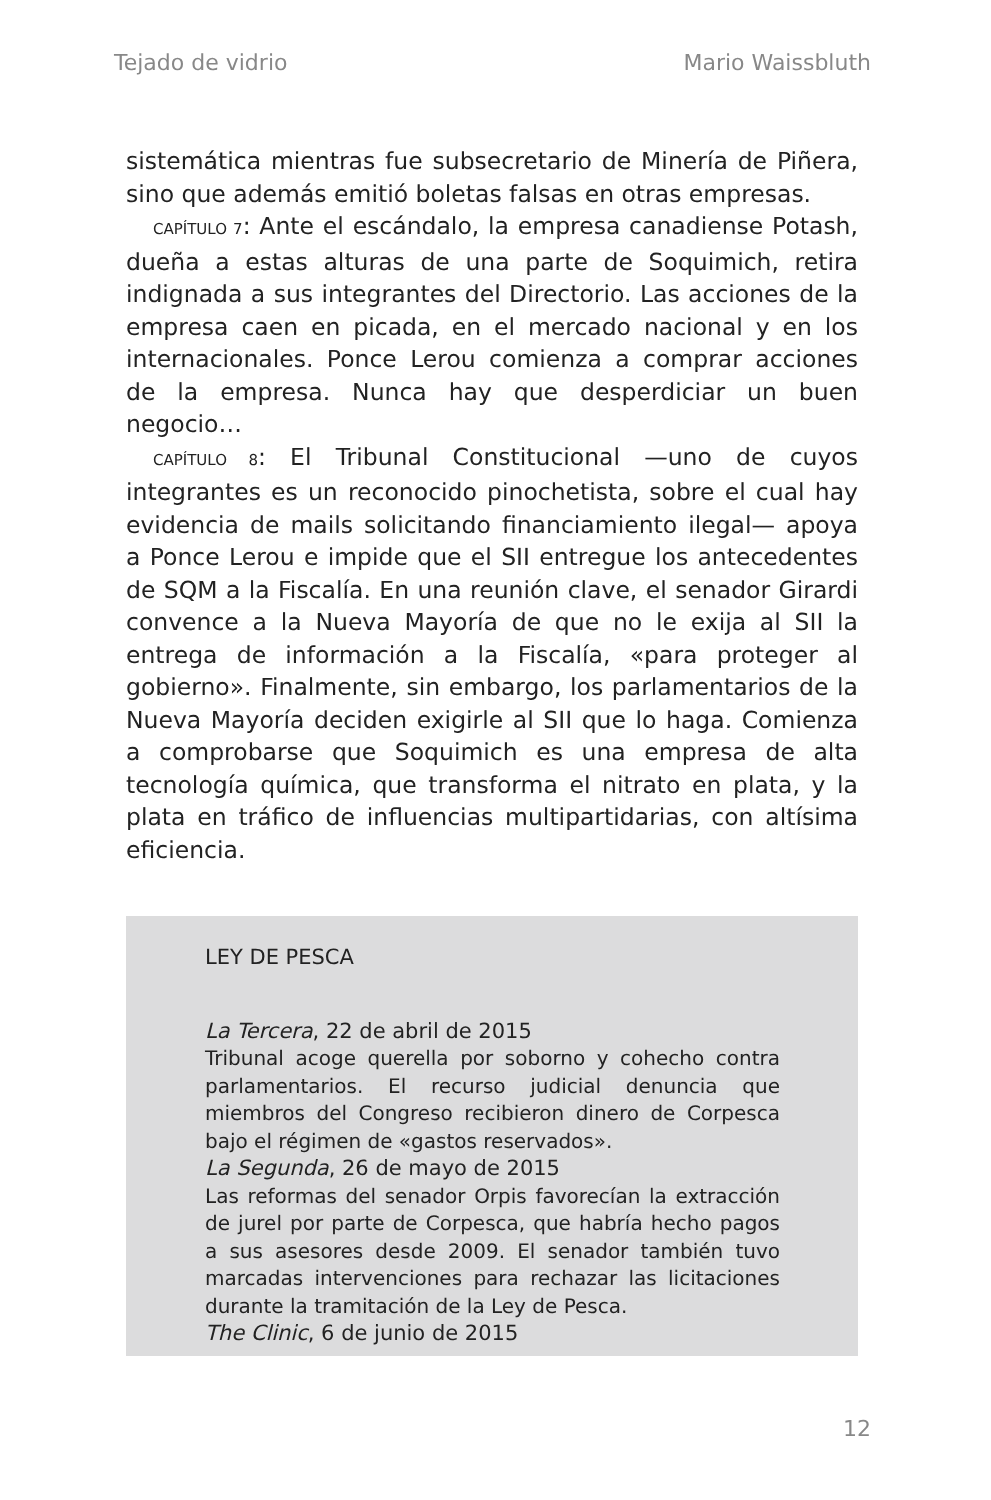Tejado de vidrio Mario Waissbluth
sistemática mientras fue subsecretario de Minería de Piñera, sino que además emitió boletas falsas en otras empresas.
CAPÍTULO 7: Ante el escándalo, la empresa canadiense Potash, dueña a estas alturas de una parte de Soquimich, retira indignada a sus integrantes del Directorio. Las acciones de la empresa caen en picada, en el mercado nacional y en los internacionales. Ponce Lerou comienza a comprar acciones de la empresa. Nunca hay que desperdiciar un buen negocio…
CAPÍTULO 8: El Tribunal Constitucional —uno de cuyos integrantes es un reconocido pinochetista, sobre el cual hay evidencia de mails solicitando financiamiento ilegal— apoya a Ponce Lerou e impide que el SII entregue los antecedentes de SQM a la Fiscalía. En una reunión clave, el senador Girardi convence a la Nueva Mayoría de que no le exija al SII la entrega de información a la Fiscalía, «para proteger al gobierno». Finalmente, sin embargo, los parlamentarios de la Nueva Mayoría deciden exigirle al SII que lo haga. Comienza a comprobarse que Soquimich es una empresa de alta tecnología química, que transforma el nitrato en plata, y la plata en tráfico de influencias multipartidarias, con altísima eficiencia.
LEY DE PESCA
La Tercera, 22 de abril de 2015
Tribunal acoge querella por soborno y cohecho contra parlamentarios. El recurso judicial denuncia que miembros del Congreso recibieron dinero de Corpesca bajo el régimen de «gastos reservados».
La Segunda, 26 de mayo de 2015
Las reformas del senador Orpis favorecían la extracción de jurel por parte de Corpesca, que habría hecho pagos a sus asesores desde 2009. El senador también tuvo marcadas intervenciones para rechazar las licitaciones durante la tramitación de la Ley de Pesca.
The Clinic, 6 de junio de 2015
12